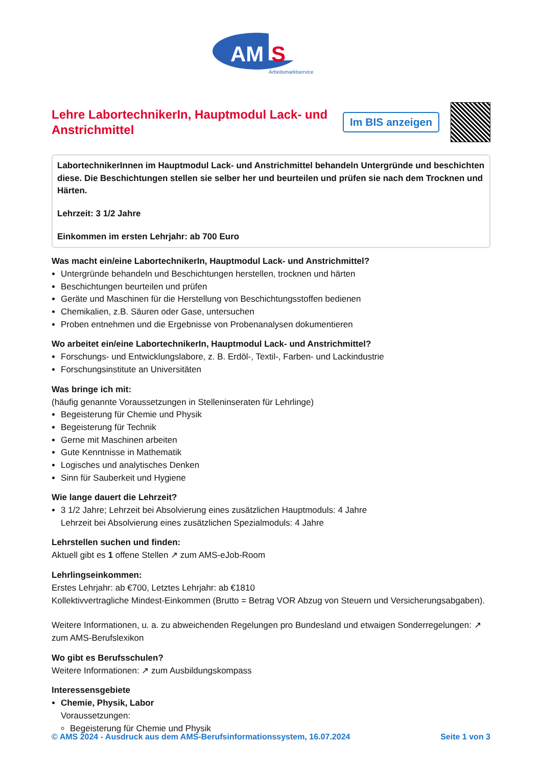AM
S
Arbeitsmarktservice
Lehre LabortechnikerIn, Hauptmodul Lack- und Anstrichmittel
Im BIS anzeigen
LabortechnikerInnen im Hauptmodul Lack- und Anstrichmittel behandeln Untergründe und beschichten diese. Die Beschichtungen stellen sie selber her und beurteilen und prüfen sie nach dem Trocknen und Härten.
Lehrzeit: 3 1/2 Jahre
Einkommen im ersten Lehrjahr: ab 700 Euro
Was macht ein/eine LabortechnikerIn, Hauptmodul Lack- und Anstrichmittel?
Untergründe behandeln und Beschichtungen herstellen, trocknen und härten
Beschichtungen beurteilen und prüfen
Geräte und Maschinen für die Herstellung von Beschichtungsstoffen bedienen
Chemikalien, z.B. Säuren oder Gase, untersuchen
Proben entnehmen und die Ergebnisse von Probenanalysen dokumentieren
Wo arbeitet ein/eine LabortechnikerIn, Hauptmodul Lack- und Anstrichmittel?
Forschungs- und Entwicklungslabore, z. B. Erdöl-, Textil-, Farben- und Lackindustrie
Forschungsinstitute an Universitäten
Was bringe ich mit:
(häufig genannte Voraussetzungen in Stelleninseraten für Lehrlinge)
Begeisterung für Chemie und Physik
Begeisterung für Technik
Gerne mit Maschinen arbeiten
Gute Kenntnisse in Mathematik
Logisches und analytisches Denken
Sinn für Sauberkeit und Hygiene
Wie lange dauert die Lehrzeit?
3 1/2 Jahre; Lehrzeit bei Absolvierung eines zusätzlichen Hauptmoduls: 4 Jahre
Lehrzeit bei Absolvierung eines zusätzlichen Spezialmoduls: 4 Jahre
Lehrstellen suchen und finden:
Aktuell gibt es 1 offene Stellen ↗ zum AMS-eJob-Room
Lehrlingseinkommen:
Erstes Lehrjahr: ab €700, Letztes Lehrjahr: ab €1810
Kollektivvertragliche Mindest-Einkommen (Brutto = Betrag VOR Abzug von Steuern und Versicherungsabgaben).
Weitere Informationen, u. a. zu abweichenden Regelungen pro Bundesland und etwaigen Sonderregelungen: ↗ zum AMS-Berufslexikon
Wo gibt es Berufsschulen?
Weitere Informationen: ↗ zum Ausbildungskompass
Interessensgebiete
Chemie, Physik, Labor
Voraussetzungen:
Begeisterung für Chemie und Physik
© AMS 2024 - Ausdruck aus dem AMS-Berufsinformationssystem, 16.07.2024 Seite 1 von 3